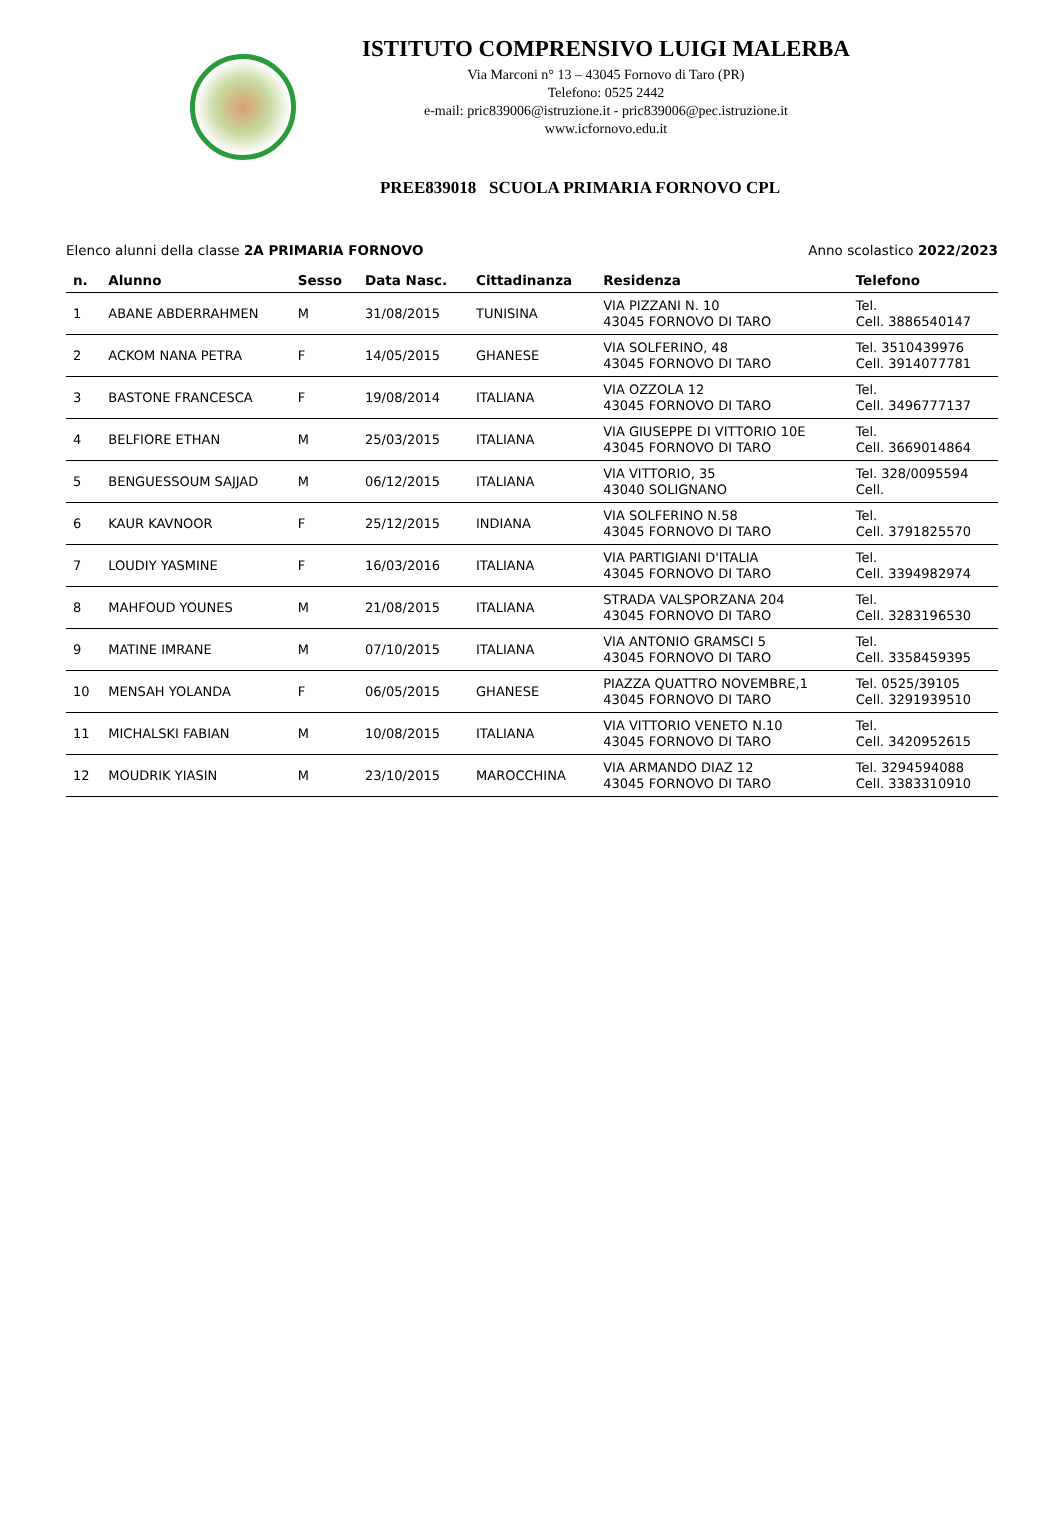ISTITUTO COMPRENSIVO LUIGI MALERBA
Via Marconi n° 13 – 43045 Fornovo di Taro (PR)
Telefono: 0525 2442
e-mail: pric839006@istruzione.it - pric839006@pec.istruzione.it
www.icfornovo.edu.it
PREE839018 SCUOLA PRIMARIA FORNOVO CPL
Elenco alunni della classe 2A PRIMARIA FORNOVO Anno scolastico 2022/2023
| n. | Alunno | Sesso | Data Nasc. | Cittadinanza | Residenza | Telefono |
| --- | --- | --- | --- | --- | --- | --- |
| 1 | ABANE ABDERRAHMEN | M | 31/08/2015 | TUNISINA | VIA PIZZANI N. 10 43045 FORNOVO DI TARO | Tel. Cell. 3886540147 |
| 2 | ACKOM NANA PETRA | F | 14/05/2015 | GHANESE | VIA SOLFERINO, 48 43045 FORNOVO DI TARO | Tel. 3510439976 Cell. 3914077781 |
| 3 | BASTONE FRANCESCA | F | 19/08/2014 | ITALIANA | VIA OZZOLA 12 43045 FORNOVO DI TARO | Tel. Cell. 3496777137 |
| 4 | BELFIORE ETHAN | M | 25/03/2015 | ITALIANA | VIA GIUSEPPE DI VITTORIO 10E 43045 FORNOVO DI TARO | Tel. Cell. 3669014864 |
| 5 | BENGUESSOUM SAJJAD | M | 06/12/2015 | ITALIANA | VIA VITTORIO, 35 43040 SOLIGNANO | Tel. 328/0095594 Cell. |
| 6 | KAUR KAVNOOR | F | 25/12/2015 | INDIANA | VIA SOLFERINO N.58 43045 FORNOVO DI TARO | Tel. Cell. 3791825570 |
| 7 | LOUDIY YASMINE | F | 16/03/2016 | ITALIANA | VIA PARTIGIANI D'ITALIA 43045 FORNOVO DI TARO | Tel. Cell. 3394982974 |
| 8 | MAHFOUD YOUNES | M | 21/08/2015 | ITALIANA | STRADA VALSPORZANA 204 43045 FORNOVO DI TARO | Tel. Cell. 3283196530 |
| 9 | MATINE IMRANE | M | 07/10/2015 | ITALIANA | VIA ANTONIO GRAMSCI 5 43045 FORNOVO DI TARO | Tel. Cell. 3358459395 |
| 10 | MENSAH YOLANDA | F | 06/05/2015 | GHANESE | PIAZZA QUATTRO NOVEMBRE,1 43045 FORNOVO DI TARO | Tel. 0525/39105 Cell. 3291939510 |
| 11 | MICHALSKI FABIAN | M | 10/08/2015 | ITALIANA | VIA VITTORIO VENETO N.10 43045 FORNOVO DI TARO | Tel. Cell. 3420952615 |
| 12 | MOUDRIK YIASIN | M | 23/10/2015 | MAROCCHINA | VIA ARMANDO DIAZ 12 43045 FORNOVO DI TARO | Tel. 3294594088 Cell. 3383310910 |